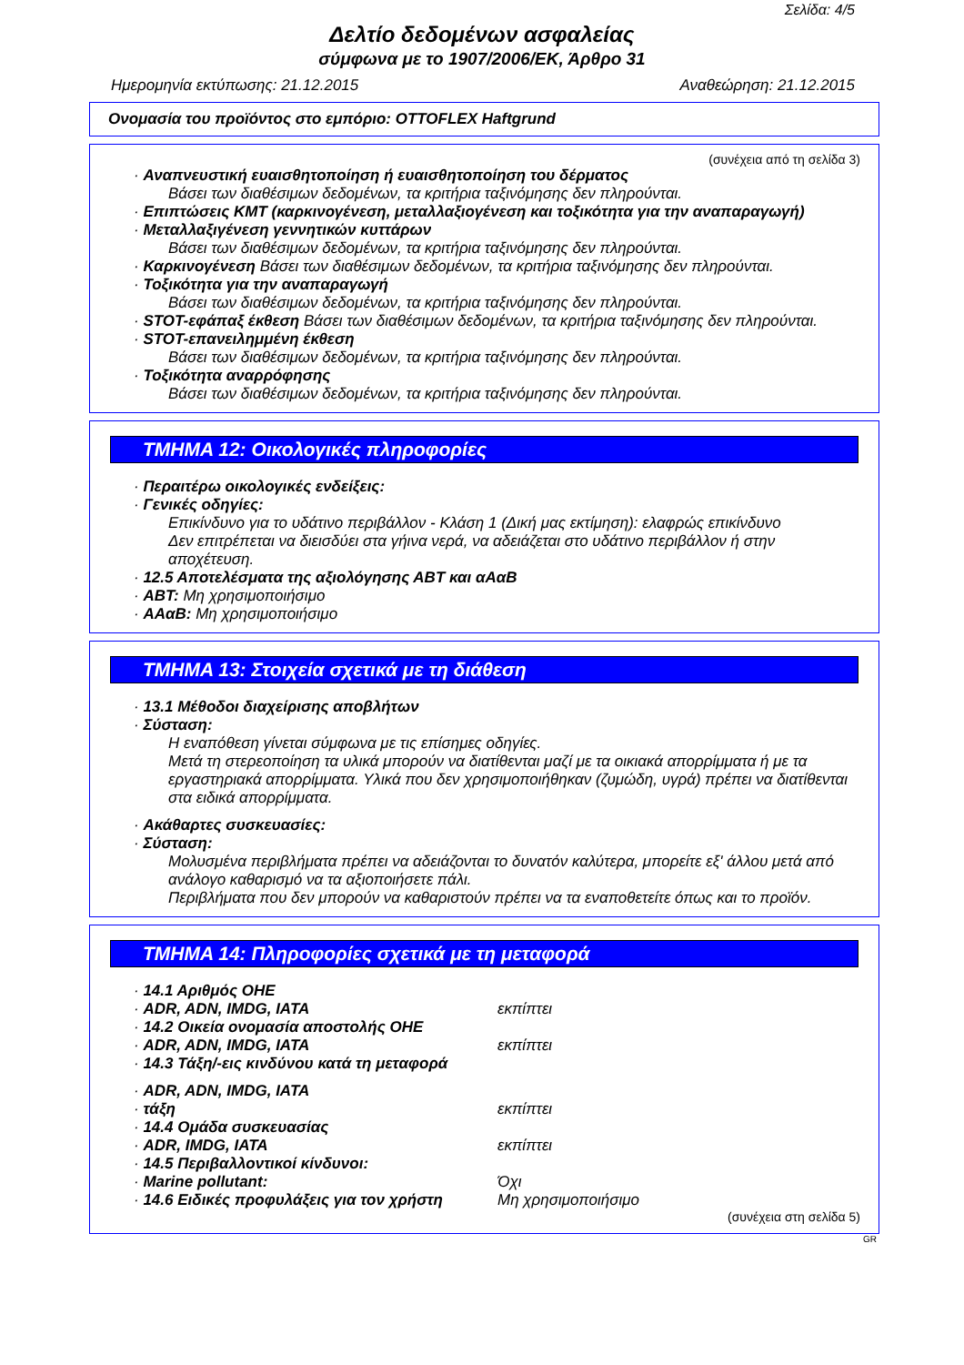Σελίδα: 4/5
Δελτίο δεδομένων ασφαλείας
σύμφωνα με το 1907/2006/ΕΚ, Άρθρο 31
Ημερομηνία εκτύπωσης: 21.12.2015 Αναθεώρηση: 21.12.2015
Ονομασία του προϊόντος στο εμπόριο: OTTOFLEX Haftgrund
(συνέχεια από τη σελίδα 3)
· Αναπνευστική ευαισθητοποίηση ή ευαισθητοποίηση του δέρματος
Βάσει των διαθέσιμων δεδομένων, τα κριτήρια ταξινόμησης δεν πληρούνται.
· Επιπτώσεις ΚΜΤ (καρκινογένεση, μεταλλαξιογένεση και τοξικότητα για την αναπαραγωγή)
· Μεταλλαξιγένεση γεννητικών κυττάρων
Βάσει των διαθέσιμων δεδομένων, τα κριτήρια ταξινόμησης δεν πληρούνται.
· Καρκινογένεση Βάσει των διαθέσιμων δεδομένων, τα κριτήρια ταξινόμησης δεν πληρούνται.
· Τοξικότητα για την αναπαραγωγή
Βάσει των διαθέσιμων δεδομένων, τα κριτήρια ταξινόμησης δεν πληρούνται.
· STOT-εφάπαξ έκθεση Βάσει των διαθέσιμων δεδομένων, τα κριτήρια ταξινόμησης δεν πληρούνται.
· STOT-επανειλημμένη έκθεση
Βάσει των διαθέσιμων δεδομένων, τα κριτήρια ταξινόμησης δεν πληρούνται.
· Τοξικότητα αναρρόφησης
Βάσει των διαθέσιμων δεδομένων, τα κριτήρια ταξινόμησης δεν πληρούνται.
ΤΜΗΜΑ 12: Οικολογικές πληροφορίες
· Περαιτέρω οικολογικές ενδείξεις:
· Γενικές οδηγίες:
Επικίνδυνο για το υδάτινο περιβάλλον - Κλάση 1 (Δική μας εκτίμηση): ελαφρώς επικίνδυνο
Δεν επιτρέπεται να διεισδύει στα γήινα νερά, να αδειάζεται στο υδάτινο περιβάλλον ή στην αποχέτευση.
· 12.5 Αποτελέσματα της αξιολόγησης ΑΒΤ και αΑαΒ
· ΑΒΤ: Μη χρησιμοποιήσιμο
· ΑΑαΒ: Μη χρησιμοποιήσιμο
ΤΜΗΜΑ 13: Στοιχεία σχετικά με τη διάθεση
· 13.1 Μέθοδοι διαχείρισης αποβλήτων
· Σύσταση:
Η εναπόθεση γίνεται σύμφωνα με τις επίσημες οδηγίες.
Μετά τη στερεοποίηση τα υλικά μπορούν να διατίθενται μαζί με τα οικιακά απορρίμματα ή με τα εργαστηριακά απορρίμματα. Υλικά που δεν χρησιμοποιήθηκαν (ζυμώδη, υγρά) πρέπει να διατίθενται στα ειδικά απορρίμματα.
· Ακάθαρτες συσκευασίες:
· Σύσταση:
Μολυσμένα περιβλήματα πρέπει να αδειάζονται το δυνατόν καλύτερα, μπορείτε εξ' άλλου μετά από ανάλογο καθαρισμό να τα αξιοποιήσετε πάλι.
Περιβλήματα που δεν μπορούν να καθαριστούν πρέπει να τα εναποθετείτε όπως και το προϊόν.
ΤΜΗΜΑ 14: Πληροφορίες σχετικά με τη μεταφορά
· 14.1 Αριθμός ΟΗΕ
· ADR, ADN, IMDG, IATA εκπίπτει
· 14.2 Οικεία ονομασία αποστολής ΟΗΕ
· ADR, ADN, IMDG, IATA εκπίπτει
· 14.3 Τάξη/-εις κινδύνου κατά τη μεταφορά
· ADR, ADN, IMDG, IATA
· τάξη εκπίπτει
· 14.4 Ομάδα συσκευασίας
· ADR, IMDG, IATA εκπίπτει
· 14.5 Περιβαλλοντικοί κίνδυνοι:
· Marine pollutant: Όχι
· 14.6 Ειδικές προφυλάξεις για τον χρήστη Μη χρησιμοποιήσιμο
(συνέχεια στη σελίδα 5)
GR